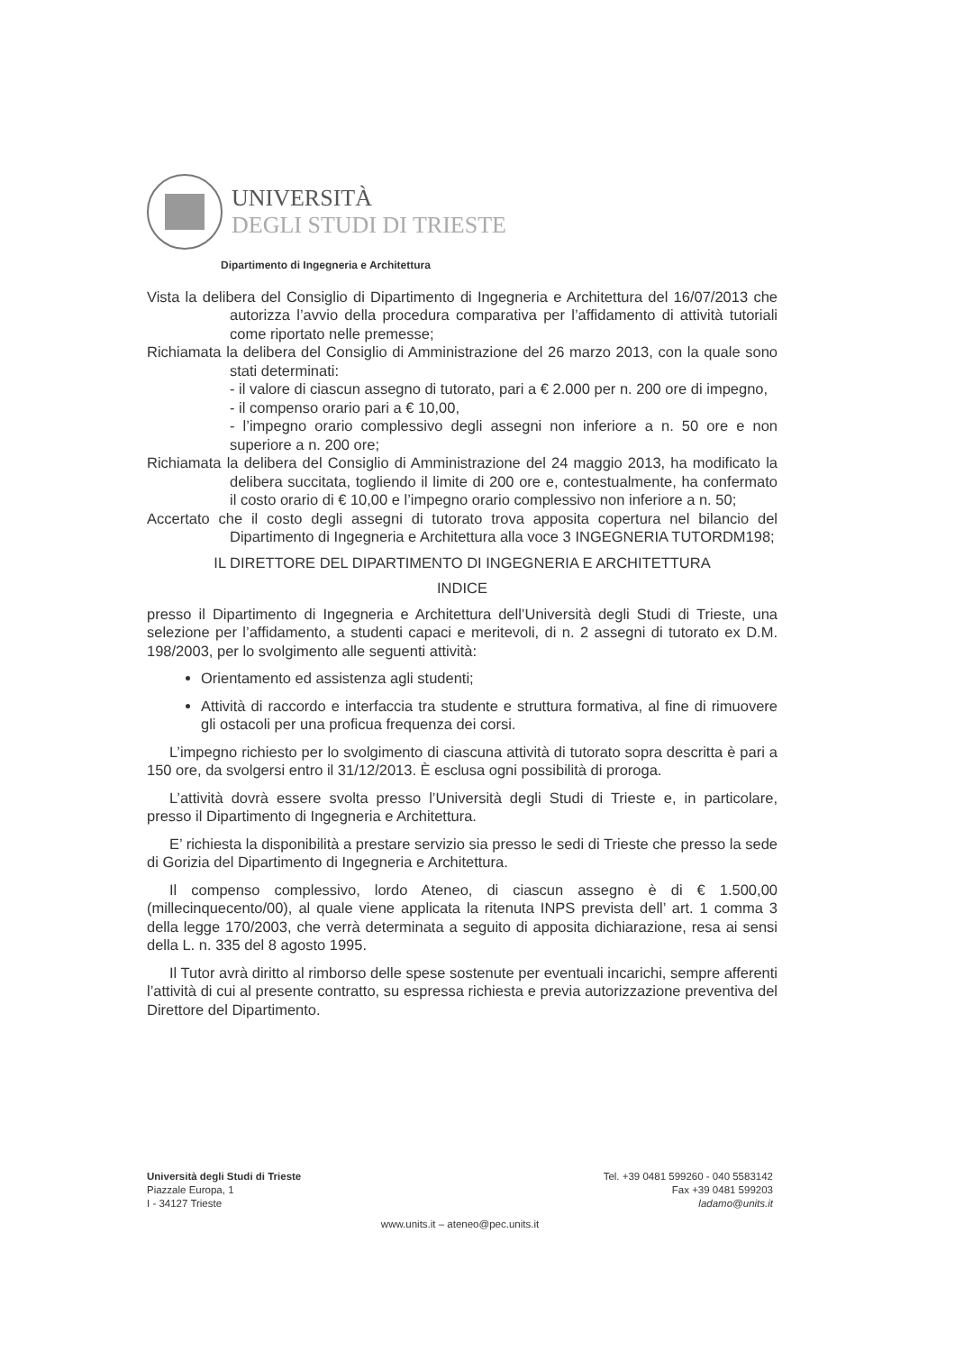UNIVERSITÀ
DEGLI STUDI DI TRIESTE
Dipartimento di Ingegneria e Architettura
Vista la delibera del Consiglio di Dipartimento di Ingegneria e Architettura del 16/07/2013 che autorizza l’avvio della procedura comparativa per l’affidamento di attività tutoriali come riportato nelle premesse;
Richiamata la delibera del Consiglio di Amministrazione del 26 marzo 2013, con la quale sono stati determinati:
- il valore di ciascun assegno di tutorato, pari a € 2.000 per n. 200 ore di impegno,
- il compenso orario pari a € 10,00,
- l’impegno orario complessivo degli assegni non inferiore a n. 50 ore e non superiore a n. 200 ore;
Richiamata la delibera del Consiglio di Amministrazione del 24 maggio 2013, ha modificato la delibera succitata, togliendo il limite di 200 ore e, contestualmente, ha confermato il costo orario di € 10,00 e l’impegno orario complessivo non inferiore a n. 50;
Accertato che il costo degli assegni di tutorato trova apposita copertura nel bilancio del Dipartimento di Ingegneria e Architettura alla voce 3 INGEGNERIA TUTORDM198;
IL DIRETTORE DEL DIPARTIMENTO DI INGEGNERIA E ARCHITETTURA
INDICE
presso il Dipartimento di Ingegneria e Architettura dell’Università degli Studi di Trieste, una selezione per l’affidamento, a studenti capaci e meritevoli, di n. 2 assegni di tutorato ex D.M. 198/2003, per lo svolgimento alle seguenti attività:
Orientamento ed assistenza agli studenti;
Attività di raccordo e interfaccia tra studente e struttura formativa, al fine di rimuovere gli ostacoli per una proficua frequenza dei corsi.
L’impegno richiesto per lo svolgimento di ciascuna attività di tutorato sopra descritta è pari a 150 ore, da svolgersi entro il 31/12/2013. È esclusa ogni possibilità di proroga.
L’attività dovrà essere svolta presso l’Università degli Studi di Trieste e, in particolare, presso il Dipartimento di Ingegneria e Architettura.
E’ richiesta la disponibilità a prestare servizio sia presso le sedi di Trieste che presso la sede di Gorizia del Dipartimento di Ingegneria e Architettura.
Il compenso complessivo, lordo Ateneo, di ciascun assegno è di € 1.500,00 (millecinquecento/00), al quale viene applicata la ritenuta INPS prevista dell’ art. 1 comma 3 della legge 170/2003, che verrà determinata a seguito di apposita dichiarazione, resa ai sensi della L. n. 335 del 8 agosto 1995.
Il Tutor avrà diritto al rimborso delle spese sostenute per eventuali incarichi, sempre afferenti l’attività di cui al presente contratto, su espressa richiesta e previa autorizzazione preventiva del Direttore del Dipartimento.
Università degli Studi di Trieste
Piazzale Europa, 1
I - 34127 Trieste
Tel. +39 0481 599260 - 040 5583142
Fax +39 0481 599203
ladamo@units.it
www.units.it – ateneo@pec.units.it